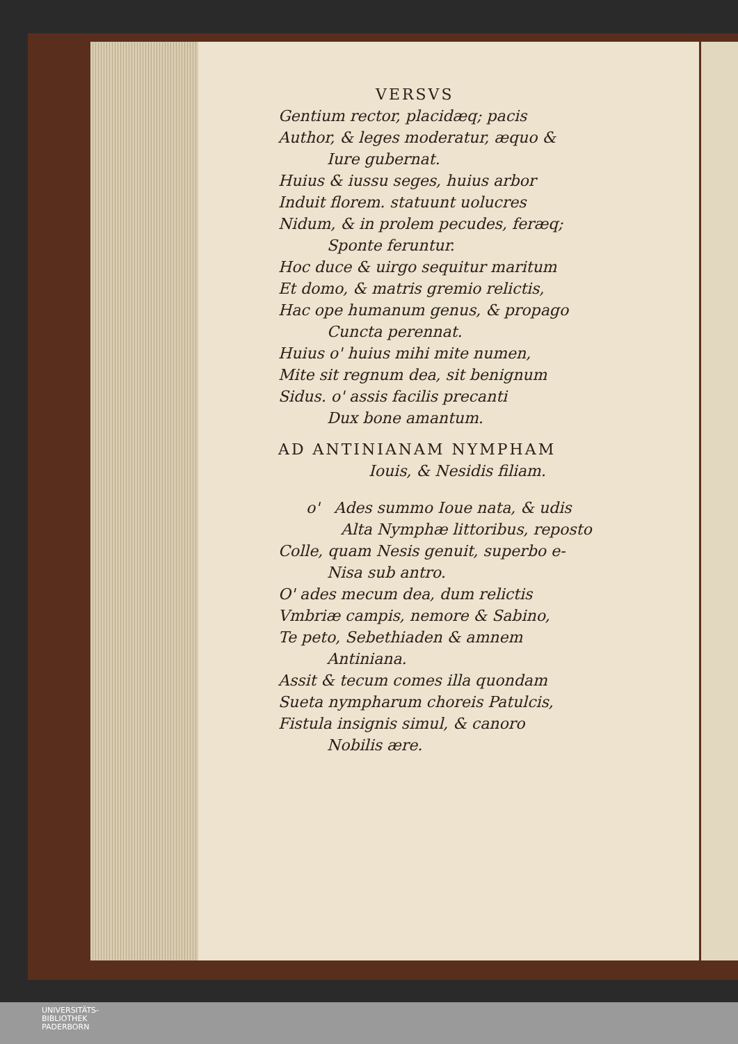VERSVS
Gentium rector, placidæq; pacis
Author, & leges moderatur, æquo &
Iure gubernat.
Huius & iussu seges, huius arbor
Induit florem. statuunt uolucres
Nidum, & in prolem pecudes, feræq;
Sponte feruntur.
Hoc duce & uirgo sequitur maritum
Et domo, & matris gremio relictis,
Hac ope humanum genus, & propago
Cuncta perennat.
Huius o' huius mihi mite numen,
Mite sit regnum dea, sit benignum
Sidus. o' assis facilis precanti
Dux bone amantum.
AD ANTINIANAM NYMPHAM
Iouis, & Nesidis filiam.
o' Ades summo Ioue nata, & udis
Alta Nymphæ littoribus, reposto
Colle, quam Nesis genuit, superbo e-
Nisa sub antro.
O' ades mecum dea, dum relictis
Vmbriæ campis, nemore & Sabino,
Te peto, Sebethiaden & amnem
Antiniana.
Assit & tecum comes illa quondam
Sueta nympharum choreis Patulcis,
Fistula insignis simul, & canoro
Nobilis ære.
UNIVERSITÄTS-
BIBLIOTHEK
PADERBORN